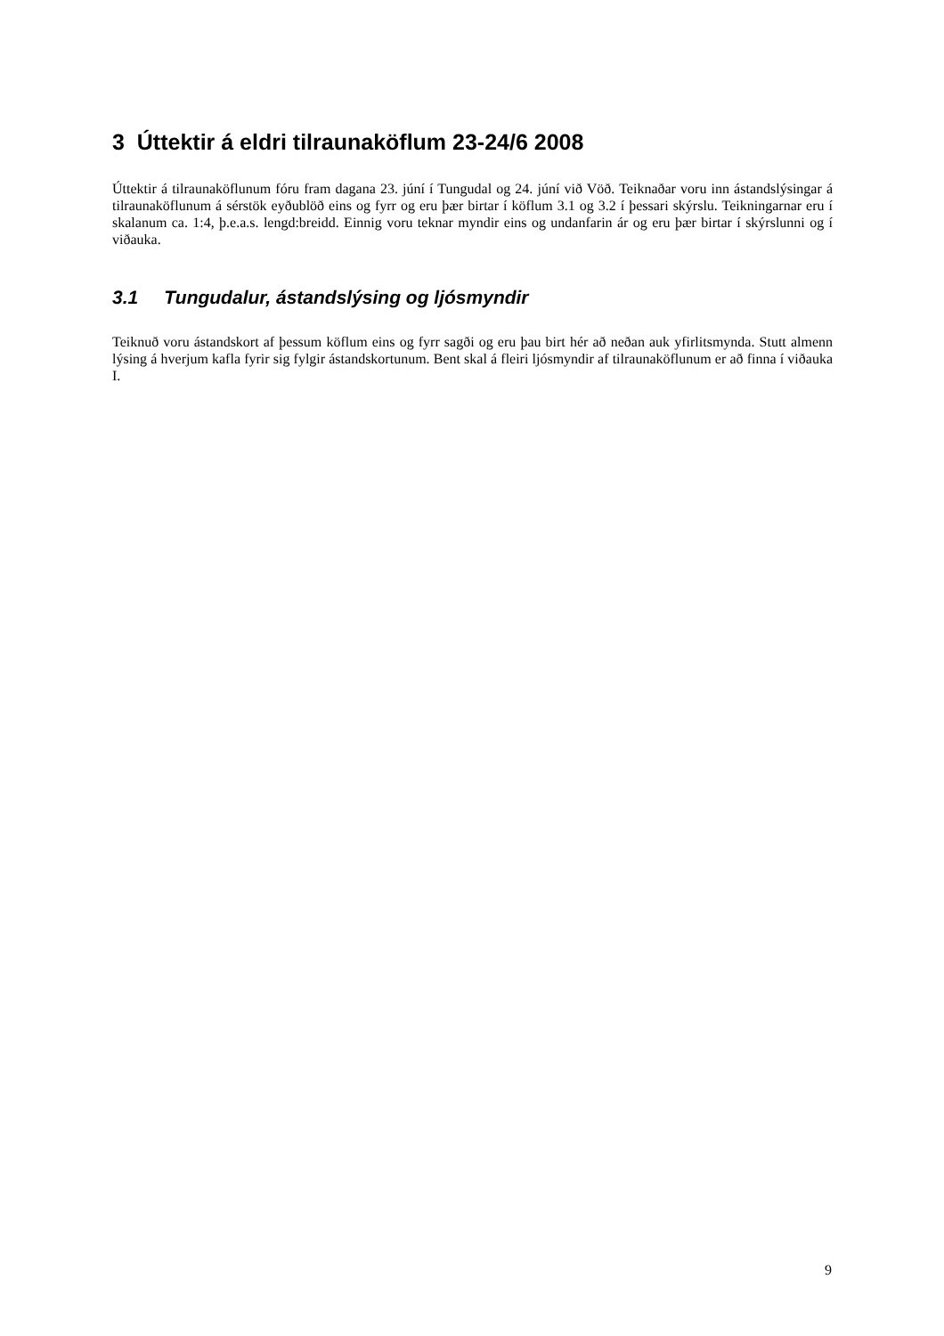3 Úttektir á eldri tilraunaköflum 23-24/6 2008
Úttektir á tilraunaköflunum fóru fram dagana 23. júní í Tungudal og 24. júní við Vöð. Teiknaðar voru inn ástandslýsingar á tilraunaköflunum á sérstök eyðublöð eins og fyrr og eru þær birtar í köflum 3.1 og 3.2 í þessari skýrslu. Teikningarnar eru í skalanum ca. 1:4, þ.e.a.s. lengd:breidd. Einnig voru teknar myndir eins og undanfarin ár og eru þær birtar í skýrslunni og í viðauka.
3.1 Tungudalur, ástandslýsing og ljósmyndir
Teiknuð voru ástandskort af þessum köflum eins og fyrr sagði og eru þau birt hér að neðan auk yfirlitsmynda. Stutt almenn lýsing á hverjum kafla fyrir sig fylgir ástandskortunum. Bent skal á fleiri ljósmyndir af tilraunaköflunum er að finna í viðauka I.
9